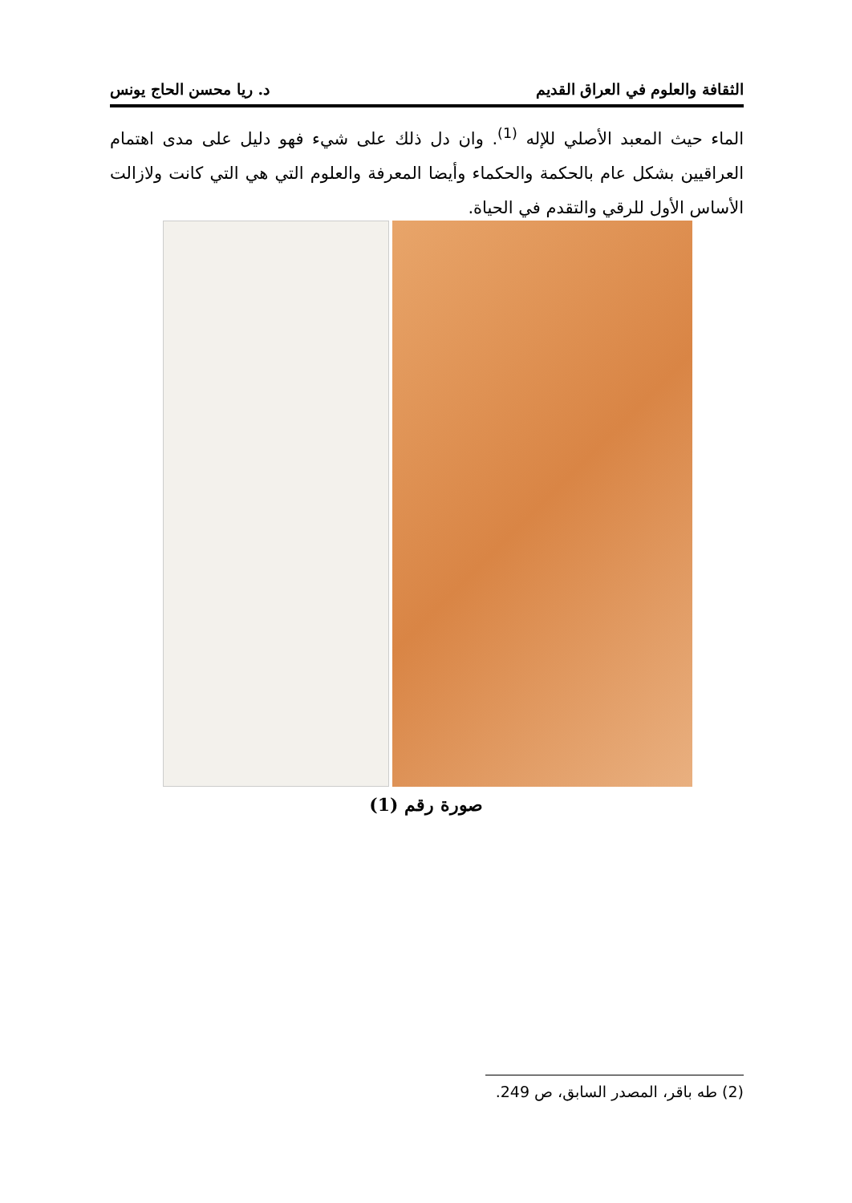الثقافة والعلوم في العراق القديم د. ريا محسن الحاج يونس
الماء حيث المعبد الأصلي للإله <sup>(1)</sup>. وان دل ذلك على شيء فهو دليل على مدى اهتمام العراقيين بشكل عام بالحكمة والحكماء وأيضا المعرفة والعلوم التي هي التي كانت ولازالت الأساس الأول للرقي والتقدم في الحياة.
صورة رقم (1)
(2) طه باقر، المصدر السابق، ص 249.